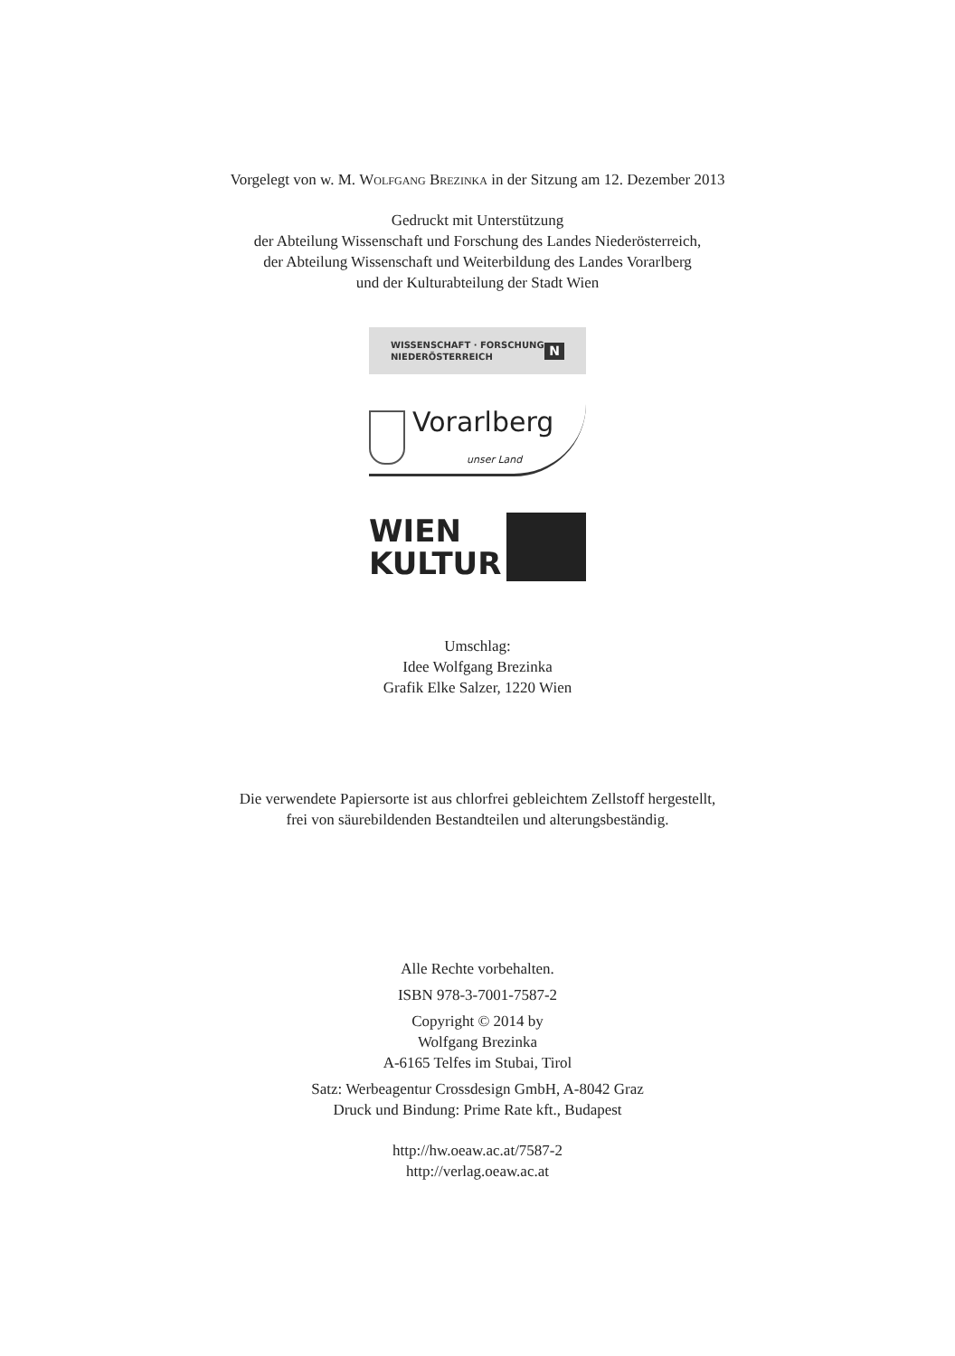Vorgelegt von w. M. Wolfgang Brezinka in der Sitzung am 12. Dezember 2013
Gedruckt mit Unterstützung
der Abteilung Wissenschaft und Forschung des Landes Niederösterreich,
der Abteilung Wissenschaft und Weiterbildung des Landes Vorarlberg
und der Kulturabteilung der Stadt Wien
WISSENSCHAFT · FORSCHUNG
NIEDERÖSTERREICH N
Vorarlberg
unser Land
WIEN
KULTUR
Umschlag:
Idee Wolfgang Brezinka
Grafik Elke Salzer, 1220 Wien
Die verwendete Papiersorte ist aus chlorfrei gebleichtem Zellstoff hergestellt,
frei von säurebildenden Bestandteilen und alterungsbeständig.
Alle Rechte vorbehalten.
ISBN 978-3-7001-7587-2
Copyright © 2014 by
Wolfgang Brezinka
A-6165 Telfes im Stubai, Tirol
Satz: Werbeagentur Crossdesign GmbH, A-8042 Graz
Druck und Bindung: Prime Rate kft., Budapest
http://hw.oeaw.ac.at/7587-2
http://verlag.oeaw.ac.at